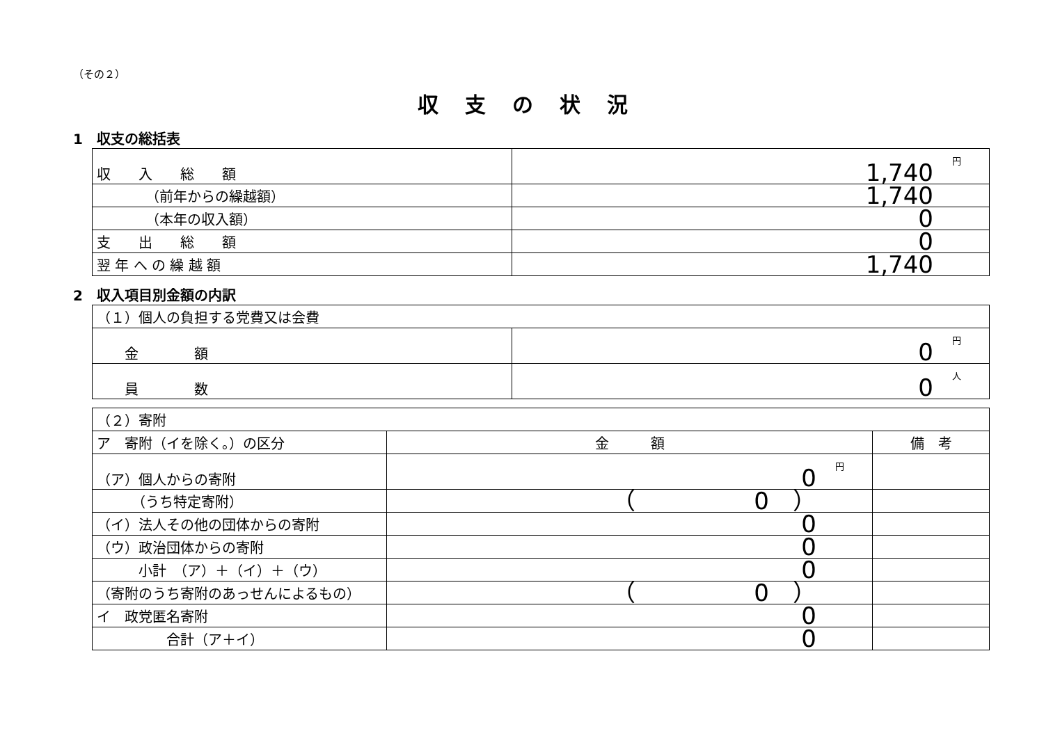（その２）
収支の状況
1　収支の総括表
| 収 入 総 額 | 円 1,740 |
| （前年からの繰越額） | 1,740 |
| （本年の収入額） | 0 |
| 支 出 総 額 | 0 |
| 翌 年 へ の 繰 越 額 | 1,740 |
2　収入項目別金額の内訳
| （１）個人の負担する党費又は会費 | |
| 金 額 | 円 0 |
| 員 数 | 人 0 |
| （２）寄附 | | |
| ア 寄附（イを除く。）の区分 | 金 額 | 備 考 |
| （ア）個人からの寄附 | 円 0 | |
| （うち特定寄附） | （ 0 ） | |
| （イ）法人その他の団体からの寄附 | 0 | |
| （ウ）政治団体からの寄附 | 0 | |
| 小計 （ア）＋（イ）＋（ウ） | 0 | |
| （寄附のうち寄附のあっせんによるもの） | （ 0 ） | |
| イ 政党匿名寄附 | 0 | |
| 合計（ア＋イ） | 0 | |